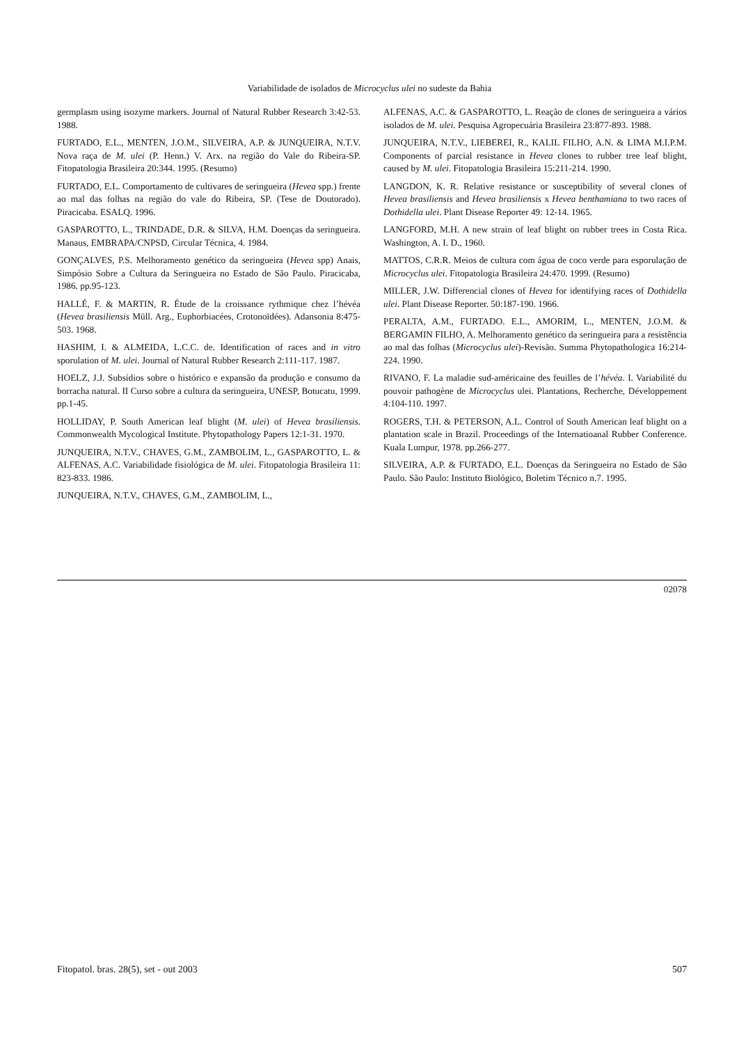Variabilidade de isolados de Microcyclus ulei no sudeste da Bahia
germplasm using isozyme markers. Journal of Natural Rubber Research 3:42-53. 1988.
FURTADO, E.L., MENTEN, J.O.M., SILVEIRA, A.P. & JUNQUEIRA, N.T.V. Nova raça de M. ulei (P. Henn.) V. Arx. na região do Vale do Ribeira-SP. Fitopatologia Brasileira 20:344. 1995. (Resumo)
FURTADO, E.L. Comportamento de cultivares de seringueira (Hevea spp.) frente ao mal das folhas na região do vale do Ribeira, SP. (Tese de Doutorado). Piracicaba. ESALQ. 1996.
GASPAROTTO, L., TRINDADE, D.R. & SILVA, H.M. Doenças da seringueira. Manaus, EMBRAPA/CNPSD, Circular Técnica, 4. 1984.
GONÇALVES, P.S. Melhoramento genético da seringueira (Hevea spp) Anais, Simpósio Sobre a Cultura da Seringueira no Estado de São Paulo. Piracicaba, 1986. pp.95-123.
HALLÉ, F. & MARTIN, R. Étude de la croissance rythmique chez l’hévéa (Hevea brasiliensis Müll. Arg., Euphorbiacées, Crotonoïdées). Adansonia 8:475-503. 1968.
HASHIM, I. & ALMEIDA, L.C.C. de. Identification of races and in vitro sporulation of M. ulei. Journal of Natural Rubber Research 2:111-117. 1987.
HOELZ, J.J. Subsídios sobre o histórico e expansão da produção e consumo da borracha natural. II Curso sobre a cultura da seringueira, UNESP, Botucatu, 1999. pp.1-45.
HOLLIDAY, P. South American leaf blight (M. ulei) of Hevea brasiliensis. Commonwealth Mycological Institute. Phytopathology Papers 12:1-31. 1970.
JUNQUEIRA, N.T.V., CHAVES, G.M., ZAMBOLIM, L., GASPAROTTO, L. & ALFENAS, A.C. Variabilidade fisiológica de M. ulei. Fitopatologia Brasileira 11: 823-833. 1986.
JUNQUEIRA, N.T.V., CHAVES, G.M., ZAMBOLIM, L.,
ALFENAS, A.C. & GASPAROTTO, L. Reação de clones de seringueira a vários isolados de M. ulei. Pesquisa Agropecuária Brasileira 23:877-893. 1988.
JUNQUEIRA, N.T.V., LIEBEREI, R., KALIL FILHO, A.N. & LIMA M.I.P.M. Components of parcial resistance in Hevea clones to rubber tree leaf blight, caused by M. ulei. Fitopatologia Brasileira 15:211-214. 1990.
LANGDON, K. R. Relative resistance or susceptibility of several clones of Hevea brasiliensis and Hevea brasiliensis x Hevea benthamiana to two races of Dothidella ulei. Plant Disease Reporter 49: 12-14. 1965.
LANGFORD, M.H. A new strain of leaf blight on rubber trees in Costa Rica. Washington, A. I. D., 1960.
MATTOS, C.R.R. Meios de cultura com água de coco verde para esporulação de Microcyclus ulei. Fitopatologia Brasileira 24:470. 1999. (Resumo)
MILLER, J.W. Differencial clones of Hevea for identifying races of Dothidella ulei. Plant Disease Reporter. 50:187-190. 1966.
PERALTA, A.M., FURTADO. E.L., AMORIM, L., MENTEN, J.O.M. & BERGAMIN FILHO, A. Melhoramento genético da seringueira para a resistência ao mal das folhas (Microcyclus ulei)-Revisão. Summa Phytopathologica 16:214-224. 1990.
RIVANO, F. La maladie sud-américaine des feuilles de l’hévéa. I. Variabilité du pouvoir pathogène de Microcyclus ulei. Plantations, Recherche, Développement 4:104-110. 1997.
ROGERS, T.H. & PETERSON, A.L. Control of South American leaf blight on a plantation scale in Brazil. Proceedings of the Internatioanal Rubber Conference. Kuala Lumpur, 1978. pp.266-277.
SILVEIRA, A.P. & FURTADO, E.L. Doenças da Seringueira no Estado de São Paulo. São Paulo: Instituto Biológico, Boletim Técnico n.7. 1995.
02078
Fitopatol. bras. 28(5), set - out 2003 507